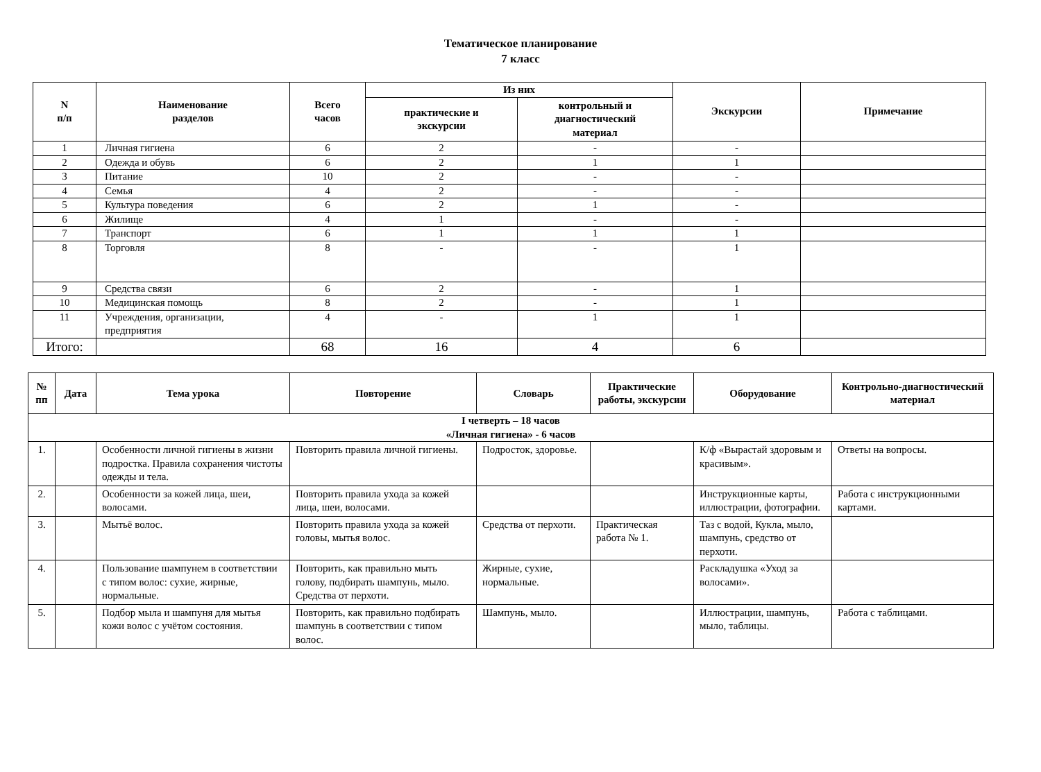Тематическое планирование
7 класс
| N п/п | Наименование разделов | Всего часов | Из них | | Экскурсии | Примечание |
| --- | --- | --- | --- | --- | --- | --- |
| | | | практические и экскурсии | контрольный и диагностический материал | | |
| 1 | Личная гигиена | 6 | 2 | - | - | |
| 2 | Одежда и обувь | 6 | 2 | 1 | 1 | |
| 3 | Питание | 10 | 2 | - | - | |
| 4 | Семья | 4 | 2 | - | - | |
| 5 | Культура поведения | 6 | 2 | 1 | - | |
| 6 | Жилище | 4 | 1 | - | - | |
| 7 | Транспорт | 6 | 1 | 1 | 1 | |
| 8 | Торговля | 8 | - | - | 1 | |
| 9 | Средства связи | 6 | 2 | - | 1 | |
| 10 | Медицинская помощь | 8 | 2 | - | 1 | |
| 11 | Учреждения, организации, предприятия | 4 | - | 1 | 1 | |
| Итого: | | 68 | 16 | 4 | 6 | |
| № пп | Дата | Тема урока | Повторение | Словарь | Практические работы, экскурсии | Оборудование | Контрольно-диагностический материал |
| --- | --- | --- | --- | --- | --- | --- | --- |
| I четверть – 18 часов «Личная гигиена» - 6 часов | | | | | | | |
| 1. | | Особенности личной гигиены в жизни подростка. Правила сохранения чистоты одежды и тела. | Повторить правила личной гигиены. | Подросток, здоровье. | | К/ф «Вырастай здоровым и красивым». | Ответы на вопросы. |
| 2. | | Особенности за кожей лица, шеи, волосами. | Повторить правила ухода за кожей лица, шеи, волосами. | | | Инструкционные карты, иллюстрации, фотографии. | Работа с инструкционными картами. |
| 3. | | Мытьё волос. | Повторить правила ухода за кожей головы, мытья волос. | Средства от перхоти. | Практическая работа № 1. | Таз с водой, Кукла, мыло, шампунь, средство от перхоти. | |
| 4. | | Пользование шампунем в соответствии с типом волос: сухие, жирные, нормальные. | Повторить, как правильно мыть голову, подбирать шампунь, мыло. Средства от перхоти. | Жирные, сухие, нормальные. | | Раскладушка «Уход за волосами». | |
| 5. | | Подбор мыла и шампуня для мытья кожи волос с учётом состояния. | Повторить, как правильно подбирать шампунь в соответствии с типом волос. | Шампунь, мыло. | | Иллюстрации, шампунь, мыло, таблицы. | Работа с таблицами. |